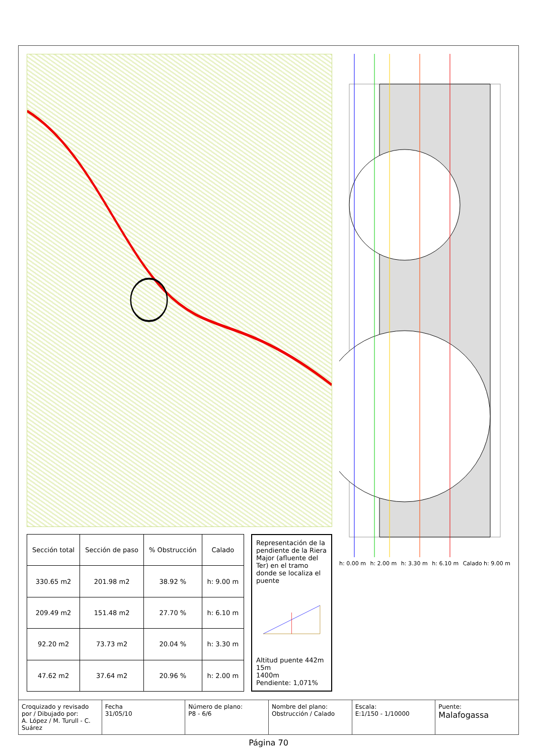| Sección total | Sección de paso | % Obstrucción | Calado |
| --- | --- | --- | --- |
| 330.65 m2 | 201.98 m2 | 38.92 % | h: 9.00 m |
| 209.49 m2 | 151.48 m2 | 27.70 % | h: 6.10 m |
| 92.20 m2 | 73.73 m2 | 20.04 % | h: 3.30 m |
| 47.62 m2 | 37.64 m2 | 20.96 % | h: 2.00 m |
Representación de la pendiente de la Riera Major (afluente del Ter) en el tramo donde se localiza el puente
Altitud puente 442m
15m
1400m
Pendiente: 1,071%
h: 0.00 m h: 2.00 m h: 3.30 m h: 6.10 m Calado h: 9.00 m
Croquizado y revisado por / Dibujado por:
A. López / M. Turull - C. Suárez
Fecha
31/05/10
Número de plano:
P8 - 6/6
Nombre del plano:
Obstrucción / Calado
Escala:
E:1/150 - 1/10000
Puente:
Malafogassa
Página 70